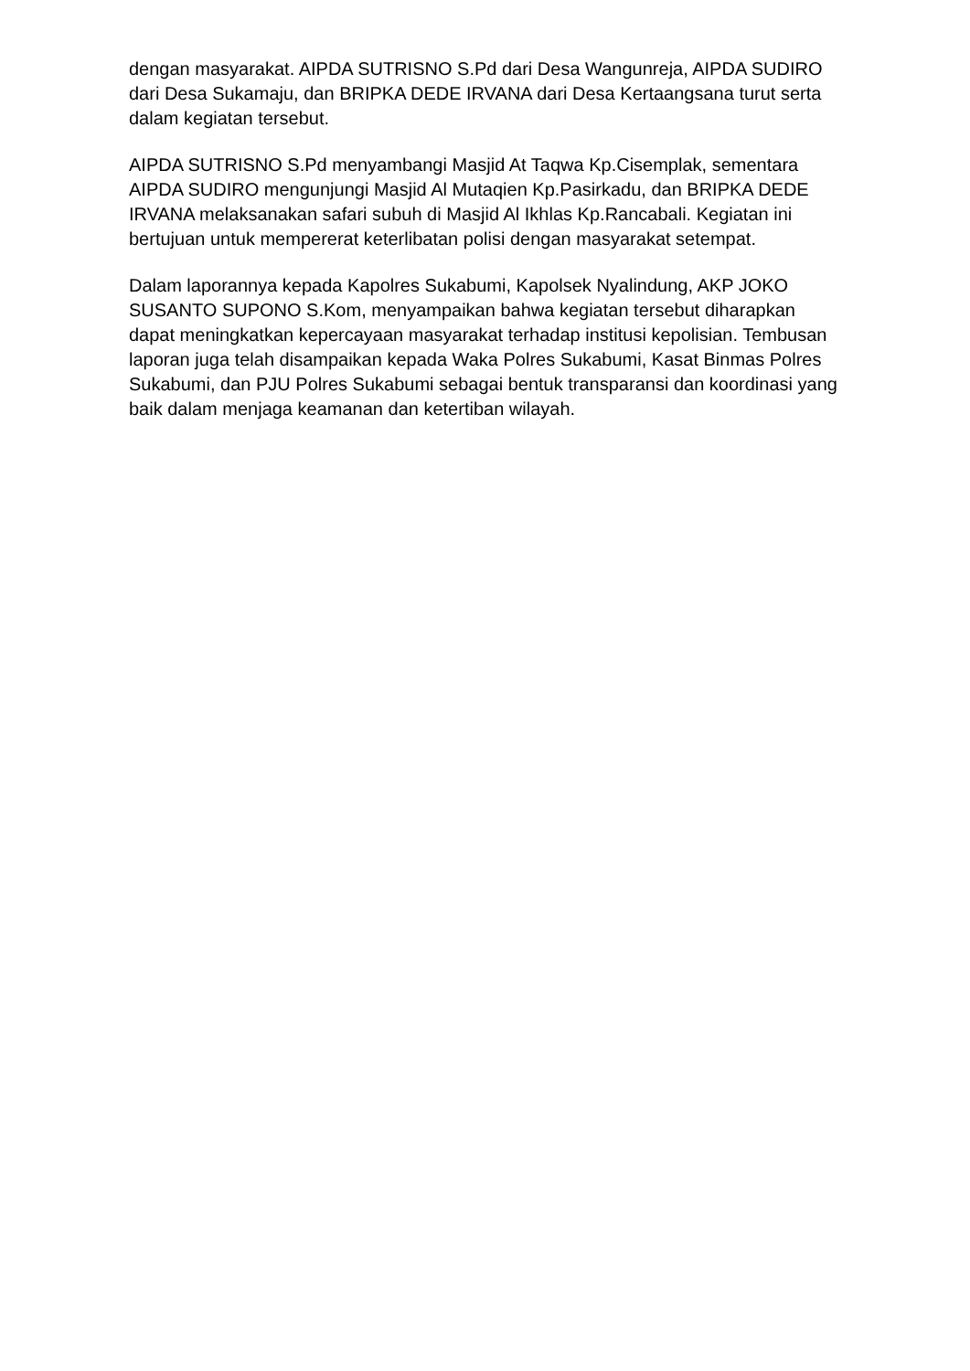dengan masyarakat. AIPDA SUTRISNO S.Pd dari Desa Wangunreja, AIPDA SUDIRO dari Desa Sukamaju, dan BRIPKA DEDE IRVANA dari Desa Kertaangsana turut serta dalam kegiatan tersebut.
AIPDA SUTRISNO S.Pd menyambangi Masjid At Taqwa Kp.Cisemplak, sementara AIPDA SUDIRO mengunjungi Masjid Al Mutaqien Kp.Pasirkadu, dan BRIPKA DEDE IRVANA melaksanakan safari subuh di Masjid Al Ikhlas Kp.Rancabali. Kegiatan ini bertujuan untuk mempererat keterlibatan polisi dengan masyarakat setempat.
Dalam laporannya kepada Kapolres Sukabumi, Kapolsek Nyalindung, AKP JOKO SUSANTO SUPONO S.Kom, menyampaikan bahwa kegiatan tersebut diharapkan dapat meningkatkan kepercayaan masyarakat terhadap institusi kepolisian. Tembusan laporan juga telah disampaikan kepada Waka Polres Sukabumi, Kasat Binmas Polres Sukabumi, dan PJU Polres Sukabumi sebagai bentuk transparansi dan koordinasi yang baik dalam menjaga keamanan dan ketertiban wilayah.